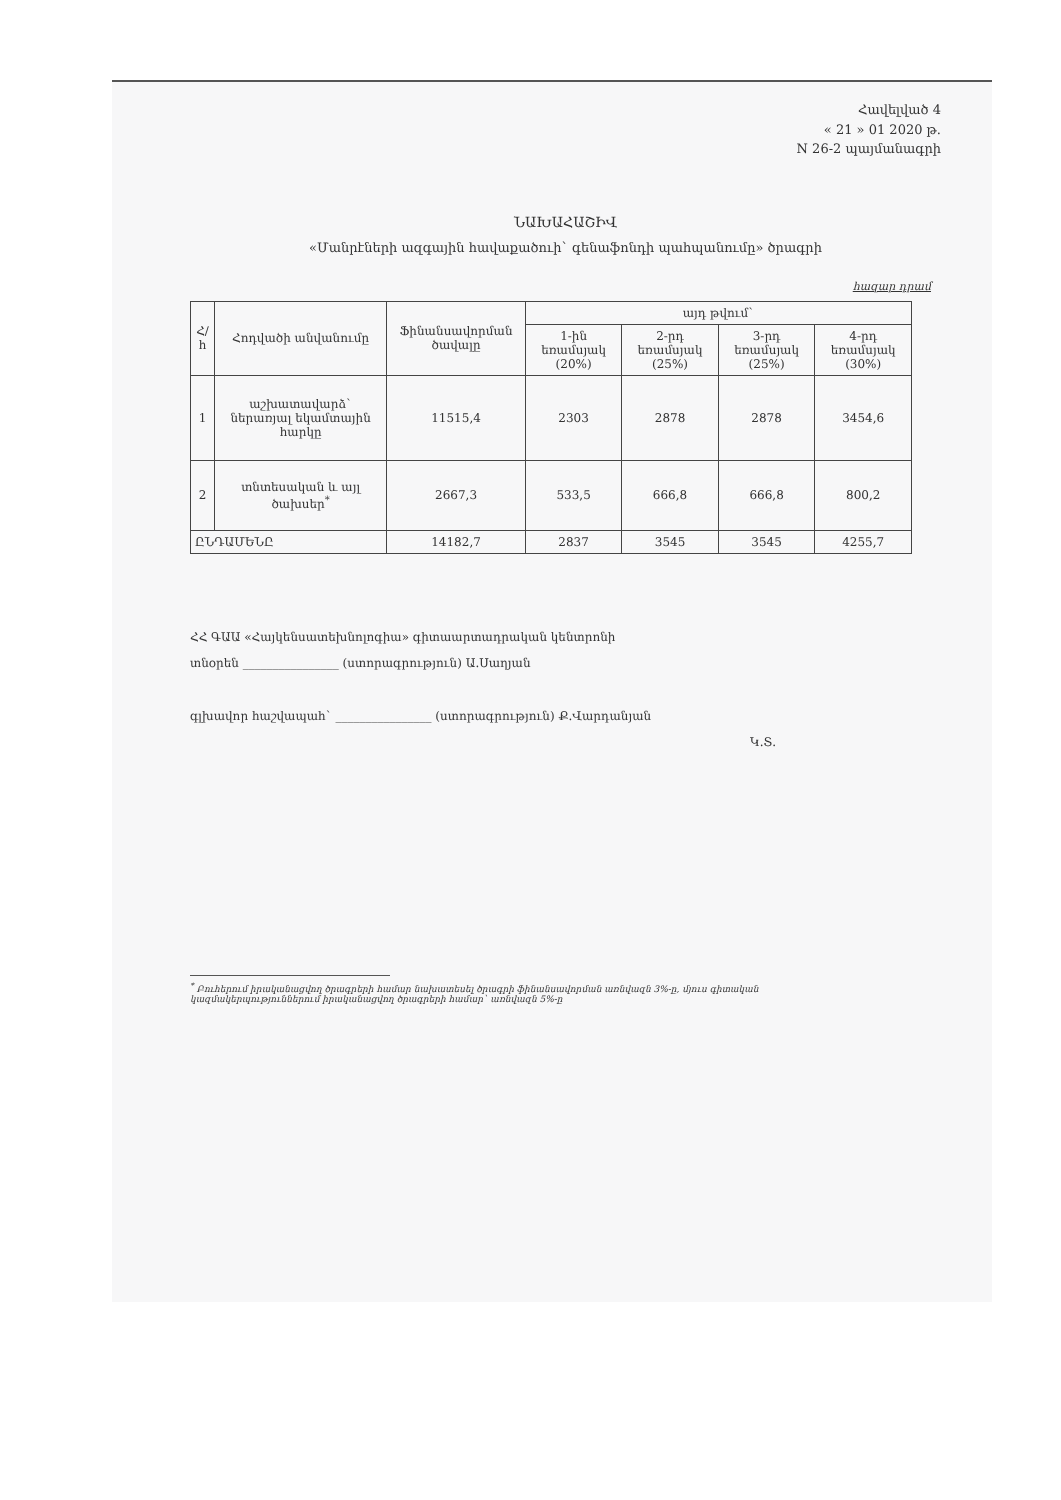Հավելված 4
« 21 » 01 2020 թ.
N 26-2 պայմանագրի
ՆԱԽԱՀԱՇԻՎ
«Մանրէների ազգային հավաքածուի` գենաֆոնդի պահպանումը» ծրագրի
հազար դրամ
| Հ/հ | Հոդվածի անվանումը | Ֆինանսավորման ծավալը | այդ թվում` | | | |
| --- | --- | --- | --- | --- | --- | --- |
| | | | 1-ին եռամսյակ (20%) | 2-րդ եռամսյակ (25%) | 3-րդ եռամսյակ (25%) | 4-րդ եռամսյակ (30%) |
| 1 | աշխատավարձ` ներառյալ եկամտային հարկը | 11515,4 | 2303 | 2878 | 2878 | 3454,6 |
| 2 | տնտեսական և այլ ծախսեր<sup>*</sup> | 2667,3 | 533,5 | 666,8 | 666,8 | 800,2 |
| ԸՆԴԱՄԵՆԸ | | 14182,7 | 2837 | 3545 | 3545 | 4255,7 |
ՀՀ ԳԱԱ «Հայկենսատեխնոլոգիա» գիտաարտադրական կենտրոնի
տնօրեն ________________ (ստորագրություն) Ա.Սաղյան
գլխավոր հաշվապահ` ________________ (ստորագրություն) Ք.Վարդանյան
Կ.Տ.
<sup>*</sup> Բուհերում իրականացվող ծրագրերի համար նախատեսել ծրագրի ֆինանսավորման առնվազն 3%-ը, մյուս գիտական կազմակերպություններում իրականացվող ծրագրերի համար` առնվազն 5%-ը